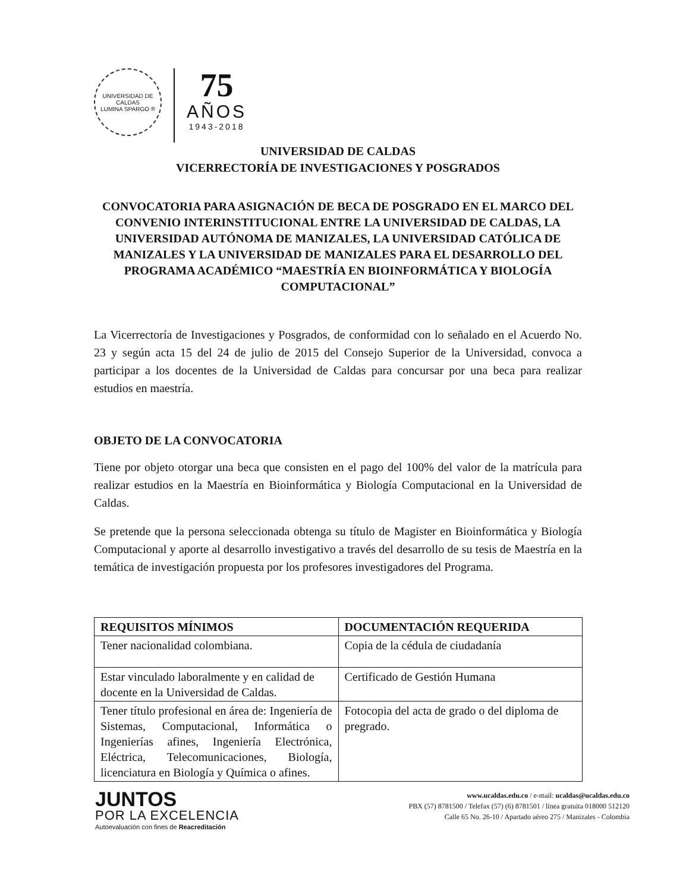UNIVERSIDAD DE CALDAS
LUMINA SPARGO ®
75
AÑOS
1943-2018
UNIVERSIDAD DE CALDAS
VICERRECTORÍA DE INVESTIGACIONES Y POSGRADOS
CONVOCATORIA PARA ASIGNACIÓN DE BECA DE POSGRADO EN EL MARCO DEL CONVENIO INTERINSTITUCIONAL ENTRE LA UNIVERSIDAD DE CALDAS, LA UNIVERSIDAD AUTÓNOMA DE MANIZALES, LA UNIVERSIDAD CATÓLICA DE MANIZALES Y LA UNIVERSIDAD DE MANIZALES PARA EL DESARROLLO DEL PROGRAMA ACADÉMICO “MAESTRÍA EN BIOINFORMÁTICA Y BIOLOGÍA COMPUTACIONAL”
La Vicerrectoría de Investigaciones y Posgrados, de conformidad con lo señalado en el Acuerdo No. 23 y según acta 15 del 24 de julio de 2015 del Consejo Superior de la Universidad, convoca a participar a los docentes de la Universidad de Caldas para concursar por una beca para realizar estudios en maestría.
OBJETO DE LA CONVOCATORIA
Tiene por objeto otorgar una beca que consisten en el pago del 100% del valor de la matrícula para realizar estudios en la Maestría en Bioinformática y Biología Computacional en la Universidad de Caldas.
Se pretende que la persona seleccionada obtenga su título de Magister en Bioinformática y Biología Computacional y aporte al desarrollo investigativo a través del desarrollo de su tesis de Maestría en la temática de investigación propuesta por los profesores investigadores del Programa.
| REQUISITOS MÍNIMOS | DOCUMENTACIÓN REQUERIDA |
| --- | --- |
| Tener nacionalidad colombiana. | Copia de la cédula de ciudadanía |
| Estar vinculado laboralmente y en calidad de docente en la Universidad de Caldas. | Certificado de Gestión Humana |
| Tener título profesional en área de: Ingeniería de Sistemas, Computacional, Informática o Ingenierías afines, Ingeniería Electrónica, Eléctrica, Telecomunicaciones, Biología, licenciatura en Biología y Química o afines. | Fotocopia del acta de grado o del diploma de pregrado. |
JUNTOS
POR LA EXCELENCIA
Autoevaluación con fines de Reacreditación
www.ucaldas.edu.co / e-mail: ucaldas@ucaldas.edu.co
PBX (57) 8781500 / Telefax (57) (6) 8781501 / línea gratuita 018000 512120
Calle 65 No. 26-10 / Apartado aéreo 275 / Manizales - Colombia